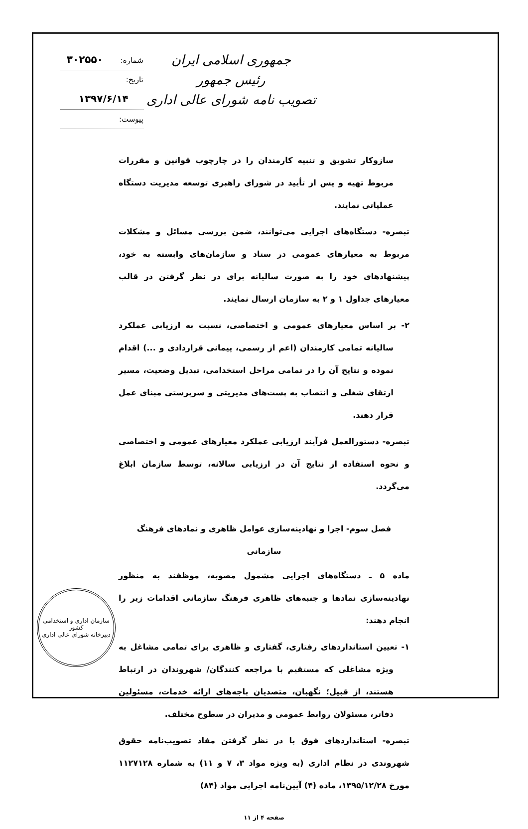جمهوری اسلامی ایران
رئیس جمهور
تصویب نامه شورای عالی اداری
شماره: ۳۰۲۵۵۰
تاریخ: ۱۳۹۷/۶/۱۴
پیوست:
سازوکار تشویق و تنبیه کارمندان را در چارچوب قوانین و مقررات مربوط تهیه و پس از تأیید در شورای راهبری توسعه مدیریت دستگاه عملیاتی نمایند.
تبصره- دستگاه‌های اجرایی می‌توانند، ضمن بررسی مسائل و مشکلات مربوط به معیارهای عمومی در ستاد و سازمان‌های وابسته به خود، پیشنهادهای خود را به صورت سالیانه برای در نظر گرفتن در قالب معیارهای جداول ۱ و ۲ به سازمان ارسال نمایند.
۲- بر اساس معیارهای عمومی و اختصاصی، نسبت به ارزیابی عملکرد سالیانه تمامی کارمندان (اعم از رسمی، پیمانی قراردادی و ...) اقدام نموده و نتایج آن را در تمامی مراحل استخدامی، تبدیل وضعیت، مسیر ارتقای شغلی و انتصاب به پست‌های مدیریتی و سرپرستی مبنای عمل قرار دهند.
تبصره- دستورالعمل فرآیند ارزیابی عملکرد معیارهای عمومی و اختصاصی و نحوه استفاده از نتایج آن در ارزیابی سالانه، توسط سازمان ابلاغ می‌گردد.
فصل سوم- اجرا و نهادینه‌سازی عوامل ظاهری و نمادهای فرهنگ سازمانی
ماده ۵ ـ دستگاه‌های اجرایی مشمول مصوبه، موظفند به منظور نهادینه‌سازی نمادها و جنبه‌های ظاهری فرهنگ سازمانی اقدامات زیر را انجام دهند:
۱- تعیین استانداردهای رفتاری، گفتاری و ظاهری برای تمامی مشاغل به ویژه مشاغلی که مستقیم با مراجعه کنندگان/ شهروندان در ارتباط هستند، از قبیل؛ نگهبان، متصدیان باجه‌های ارائه خدمات، مسئولین دفاتر، مسئولان روابط عمومی و مدیران در سطوح مختلف.
تبصره- استانداردهای فوق با در نظر گرفتن مفاد تصویب‌نامه حقوق شهروندی در نظام اداری (به ویژه مواد ۳، ۷ و ۱۱) به شماره ۱۱۲۷۱۲۸ مورخ ۱۳۹۵/۱۲/۲۸، ماده (۴) آیین‌نامه اجرایی مواد (۸۴)
صفحه ۴ از ۱۱
سازمان اداری و استخدامی کشور
دبیرخانه شورای عالی اداری